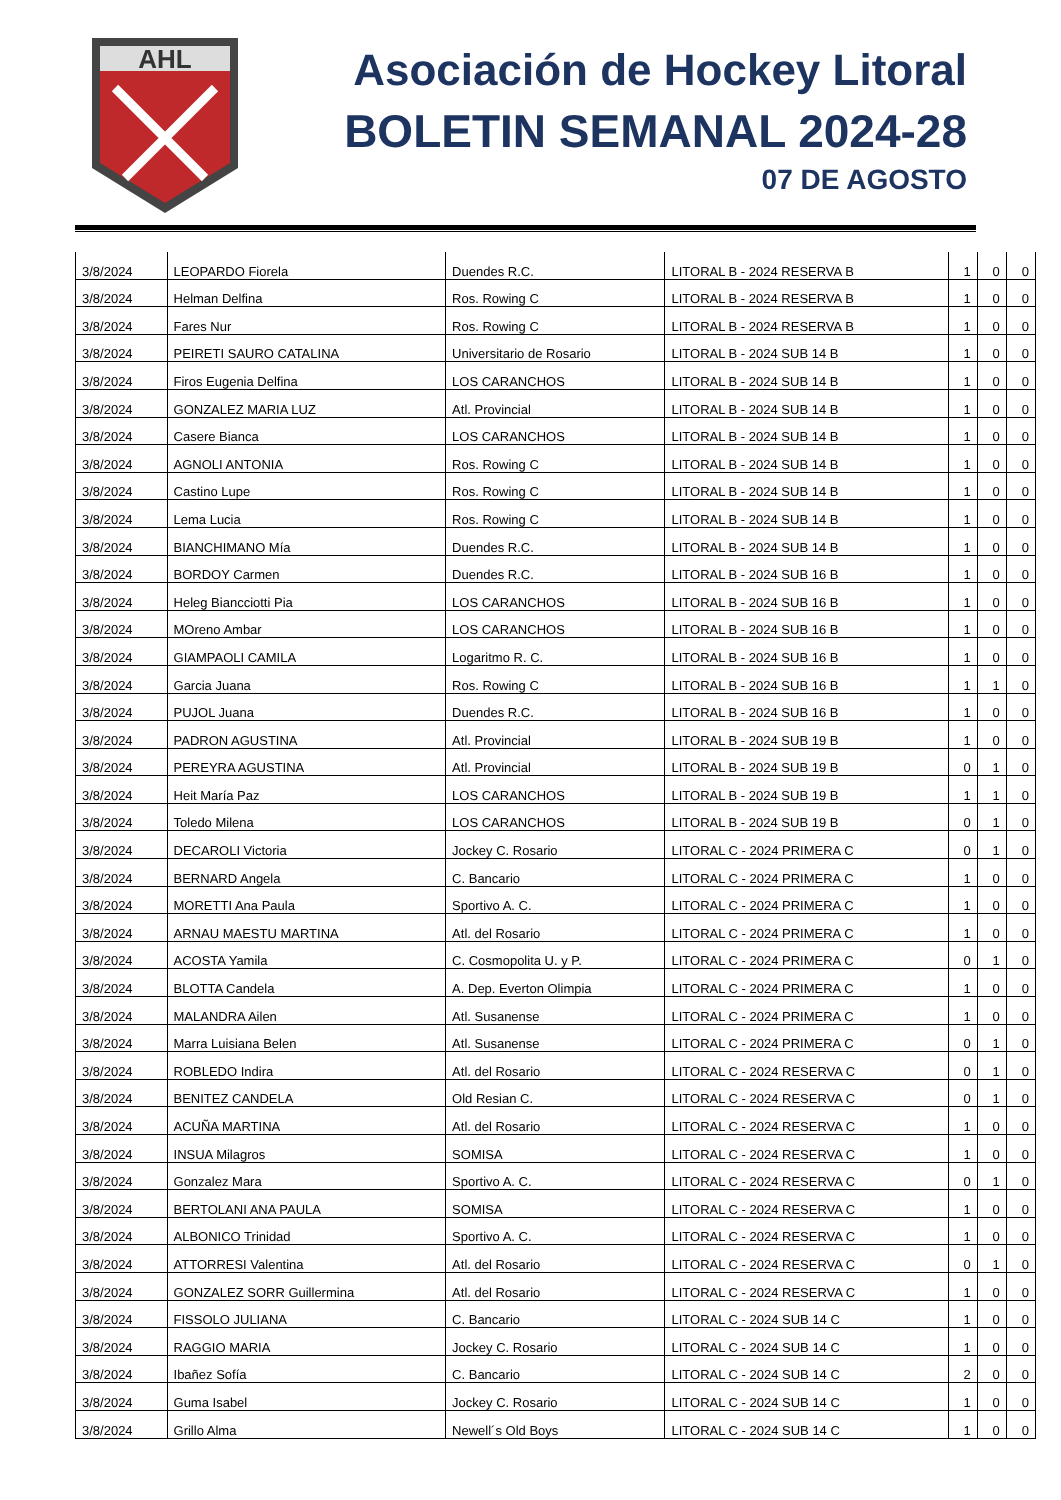AHL
Asociación de Hockey Litoral
BOLETIN SEMANAL 2024-28
07 DE AGOSTO
| 3/8/2024 | LEOPARDO Fiorela | Duendes R.C. | LITORAL B - 2024 RESERVA B | 1 | 0 | 0 |
| 3/8/2024 | Helman Delfina | Ros. Rowing C | LITORAL B - 2024 RESERVA B | 1 | 0 | 0 |
| 3/8/2024 | Fares Nur | Ros. Rowing C | LITORAL B - 2024 RESERVA B | 1 | 0 | 0 |
| 3/8/2024 | PEIRETI SAURO CATALINA | Universitario de Rosario | LITORAL B - 2024 SUB 14 B | 1 | 0 | 0 |
| 3/8/2024 | Firos Eugenia Delfina | LOS CARANCHOS | LITORAL B - 2024 SUB 14 B | 1 | 0 | 0 |
| 3/8/2024 | GONZALEZ MARIA LUZ | Atl. Provincial | LITORAL B - 2024 SUB 14 B | 1 | 0 | 0 |
| 3/8/2024 | Casere Bianca | LOS CARANCHOS | LITORAL B - 2024 SUB 14 B | 1 | 0 | 0 |
| 3/8/2024 | AGNOLI ANTONIA | Ros. Rowing C | LITORAL B - 2024 SUB 14 B | 1 | 0 | 0 |
| 3/8/2024 | Castino Lupe | Ros. Rowing C | LITORAL B - 2024 SUB 14 B | 1 | 0 | 0 |
| 3/8/2024 | Lema Lucia | Ros. Rowing C | LITORAL B - 2024 SUB 14 B | 1 | 0 | 0 |
| 3/8/2024 | BIANCHIMANO Mía | Duendes R.C. | LITORAL B - 2024 SUB 14 B | 1 | 0 | 0 |
| 3/8/2024 | BORDOY Carmen | Duendes R.C. | LITORAL B - 2024 SUB 16 B | 1 | 0 | 0 |
| 3/8/2024 | Heleg Biancciotti Pia | LOS CARANCHOS | LITORAL B - 2024 SUB 16 B | 1 | 0 | 0 |
| 3/8/2024 | MOreno Ambar | LOS CARANCHOS | LITORAL B - 2024 SUB 16 B | 1 | 0 | 0 |
| 3/8/2024 | GIAMPAOLI CAMILA | Logaritmo R. C. | LITORAL B - 2024 SUB 16 B | 1 | 0 | 0 |
| 3/8/2024 | Garcia Juana | Ros. Rowing C | LITORAL B - 2024 SUB 16 B | 1 | 1 | 0 |
| 3/8/2024 | PUJOL Juana | Duendes R.C. | LITORAL B - 2024 SUB 16 B | 1 | 0 | 0 |
| 3/8/2024 | PADRON AGUSTINA | Atl. Provincial | LITORAL B - 2024 SUB 19 B | 1 | 0 | 0 |
| 3/8/2024 | PEREYRA AGUSTINA | Atl. Provincial | LITORAL B - 2024 SUB 19 B | 0 | 1 | 0 |
| 3/8/2024 | Heit María Paz | LOS CARANCHOS | LITORAL B - 2024 SUB 19 B | 1 | 1 | 0 |
| 3/8/2024 | Toledo Milena | LOS CARANCHOS | LITORAL B - 2024 SUB 19 B | 0 | 1 | 0 |
| 3/8/2024 | DECAROLI Victoria | Jockey C. Rosario | LITORAL C - 2024 PRIMERA C | 0 | 1 | 0 |
| 3/8/2024 | BERNARD Angela | C. Bancario | LITORAL C - 2024 PRIMERA C | 1 | 0 | 0 |
| 3/8/2024 | MORETTI Ana Paula | Sportivo A. C. | LITORAL C - 2024 PRIMERA C | 1 | 0 | 0 |
| 3/8/2024 | ARNAU MAESTU MARTINA | Atl. del Rosario | LITORAL C - 2024 PRIMERA C | 1 | 0 | 0 |
| 3/8/2024 | ACOSTA Yamila | C. Cosmopolita U. y P. | LITORAL C - 2024 PRIMERA C | 0 | 1 | 0 |
| 3/8/2024 | BLOTTA Candela | A. Dep. Everton Olimpia | LITORAL C - 2024 PRIMERA C | 1 | 0 | 0 |
| 3/8/2024 | MALANDRA Ailen | Atl. Susanense | LITORAL C - 2024 PRIMERA C | 1 | 0 | 0 |
| 3/8/2024 | Marra Luisiana Belen | Atl. Susanense | LITORAL C - 2024 PRIMERA C | 0 | 1 | 0 |
| 3/8/2024 | ROBLEDO Indira | Atl. del Rosario | LITORAL C - 2024 RESERVA C | 0 | 1 | 0 |
| 3/8/2024 | BENITEZ CANDELA | Old Resian C. | LITORAL C - 2024 RESERVA C | 0 | 1 | 0 |
| 3/8/2024 | ACUÑA MARTINA | Atl. del Rosario | LITORAL C - 2024 RESERVA C | 1 | 0 | 0 |
| 3/8/2024 | INSUA Milagros | SOMISA | LITORAL C - 2024 RESERVA C | 1 | 0 | 0 |
| 3/8/2024 | Gonzalez Mara | Sportivo A. C. | LITORAL C - 2024 RESERVA C | 0 | 1 | 0 |
| 3/8/2024 | BERTOLANI ANA PAULA | SOMISA | LITORAL C - 2024 RESERVA C | 1 | 0 | 0 |
| 3/8/2024 | ALBONICO Trinidad | Sportivo A. C. | LITORAL C - 2024 RESERVA C | 1 | 0 | 0 |
| 3/8/2024 | ATTORRESI Valentina | Atl. del Rosario | LITORAL C - 2024 RESERVA C | 0 | 1 | 0 |
| 3/8/2024 | GONZALEZ SORR Guillermina | Atl. del Rosario | LITORAL C - 2024 RESERVA C | 1 | 0 | 0 |
| 3/8/2024 | FISSOLO JULIANA | C. Bancario | LITORAL C - 2024 SUB 14 C | 1 | 0 | 0 |
| 3/8/2024 | RAGGIO MARIA | Jockey C. Rosario | LITORAL C - 2024 SUB 14 C | 1 | 0 | 0 |
| 3/8/2024 | Ibañez Sofía | C. Bancario | LITORAL C - 2024 SUB 14 C | 2 | 0 | 0 |
| 3/8/2024 | Guma Isabel | Jockey C. Rosario | LITORAL C - 2024 SUB 14 C | 1 | 0 | 0 |
| 3/8/2024 | Grillo Alma | Newell´s Old Boys | LITORAL C - 2024 SUB 14 C | 1 | 0 | 0 |